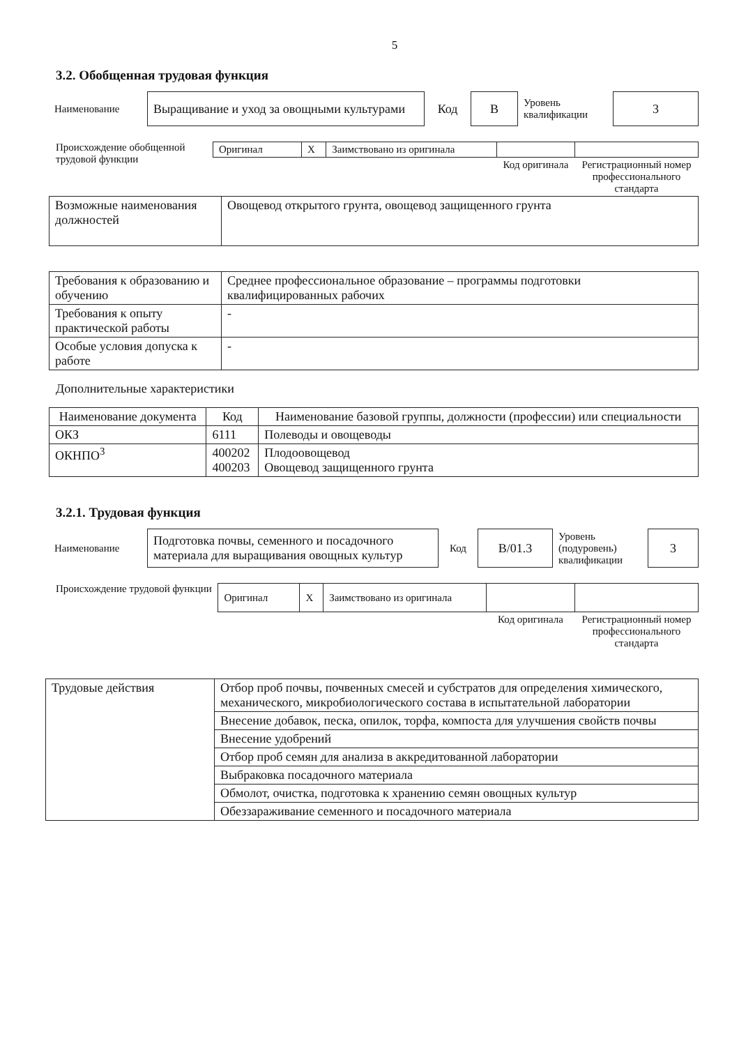5
3.2. Обобщенная трудовая функция
| Наименование | Выращивание и уход за овощными культурами | Код | В | Уровень квалификации | 3 |
Происхождение обобщенной трудовой функции
| Оригинал | X | Заимствовано из оригинала | | |
| | | | Код оригинала | Регистрационный номер профессионального стандарта |
| Возможные наименования должностей | Овощевод открытого грунта, овощевод защищенного грунта |
| Требования к образованию и обучению | Среднее профессиональное образование – программы подготовки квалифицированных рабочих |
| Требования к опыту практической работы | - |
| Особые условия допуска к работе | - |
Дополнительные характеристики
| Наименование документа | Код | Наименование базовой группы, должности (профессии) или специальности |
| --- | --- | --- |
| ОКЗ | 6111 | Полеводы и овощеводы |
| ОКНПО<sup>3</sup> | 400202 400203 | Плодоовощевод Овощевод защищенного грунта |
3.2.1. Трудовая функция
| Наименование | Подготовка почвы, семенного и посадочного материала для выращивания овощных культур | Код | В/01.3 | Уровень (подуровень) квалификации | 3 |
Происхождение трудовой функции
| Оригинал | X | Заимствовано из оригинала | | |
| | | | Код оригинала | Регистрационный номер профессионального стандарта |
| Трудовые действия | Отбор проб почвы, почвенных смесей и субстратов для определения химического, механического, микробиологического состава в испытательной лаборатории |
| | Внесение добавок, песка, опилок, торфа, компоста для улучшения свойств почвы |
| | Внесение удобрений |
| | Отбор проб семян для анализа в аккредитованной лаборатории |
| | Выбраковка посадочного материала |
| | Обмолот, очистка, подготовка к хранению семян овощных культур |
| | Обеззараживание семенного и посадочного материала |